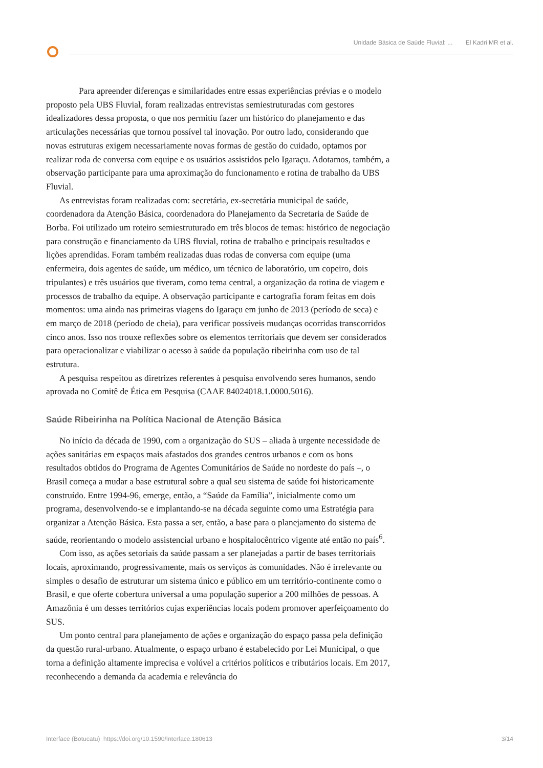Unidade Básica de Saúde Fluvial: ... El Kadri MR et al.
Para apreender diferenças e similaridades entre essas experiências prévias e o modelo proposto pela UBS Fluvial, foram realizadas entrevistas semiestruturadas com gestores idealizadores dessa proposta, o que nos permitiu fazer um histórico do planejamento e das articulações necessárias que tornou possível tal inovação. Por outro lado, considerando que novas estruturas exigem necessariamente novas formas de gestão do cuidado, optamos por realizar roda de conversa com equipe e os usuários assistidos pelo Igaraçu. Adotamos, também, a observação participante para uma aproximação do funcionamento e rotina de trabalho da UBS Fluvial.
As entrevistas foram realizadas com: secretária, ex-secretária municipal de saúde, coordenadora da Atenção Básica, coordenadora do Planejamento da Secretaria de Saúde de Borba. Foi utilizado um roteiro semiestruturado em três blocos de temas: histórico de negociação para construção e financiamento da UBS fluvial, rotina de trabalho e principais resultados e lições aprendidas. Foram também realizadas duas rodas de conversa com equipe (uma enfermeira, dois agentes de saúde, um médico, um técnico de laboratório, um copeiro, dois tripulantes) e três usuários que tiveram, como tema central, a organização da rotina de viagem e processos de trabalho da equipe. A observação participante e cartografia foram feitas em dois momentos: uma ainda nas primeiras viagens do Igaraçu em junho de 2013 (período de seca) e em março de 2018 (período de cheia), para verificar possíveis mudanças ocorridas transcorridos cinco anos. Isso nos trouxe reflexões sobre os elementos territoriais que devem ser considerados para operacionalizar e viabilizar o acesso à saúde da população ribeirinha com uso de tal estrutura.
A pesquisa respeitou as diretrizes referentes à pesquisa envolvendo seres humanos, sendo aprovada no Comitê de Ética em Pesquisa (CAAE 84024018.1.0000.5016).
Saúde Ribeirinha na Política Nacional de Atenção Básica
No início da década de 1990, com a organização do SUS – aliada à urgente necessidade de ações sanitárias em espaços mais afastados dos grandes centros urbanos e com os bons resultados obtidos do Programa de Agentes Comunitários de Saúde no nordeste do país –, o Brasil começa a mudar a base estrutural sobre a qual seu sistema de saúde foi historicamente construído. Entre 1994-96, emerge, então, a “Saúde da Família”, inicialmente como um programa, desenvolvendo-se e implantando-se na década seguinte como uma Estratégia para organizar a Atenção Básica. Esta passa a ser, então, a base para o planejamento do sistema de saúde, reorientando o modelo assistencial urbano e hospitalocêntrico vigente até então no país<sup>6</sup>.
Com isso, as ações setoriais da saúde passam a ser planejadas a partir de bases territoriais locais, aproximando, progressivamente, mais os serviços às comunidades. Não é irrelevante ou simples o desafio de estruturar um sistema único e público em um território-continente como o Brasil, e que oferte cobertura universal a uma população superior a 200 milhões de pessoas. A Amazônia é um desses territórios cujas experiências locais podem promover aperfeiçoamento do SUS.
Um ponto central para planejamento de ações e organização do espaço passa pela definição da questão rural-urbano. Atualmente, o espaço urbano é estabelecido por Lei Municipal, o que torna a definição altamente imprecisa e volúvel a critérios políticos e tributários locais. Em 2017, reconhecendo a demanda da academia e relevância do
Interface (Botucatu) https://doi.org/10.1590/Interface.180613 3/14